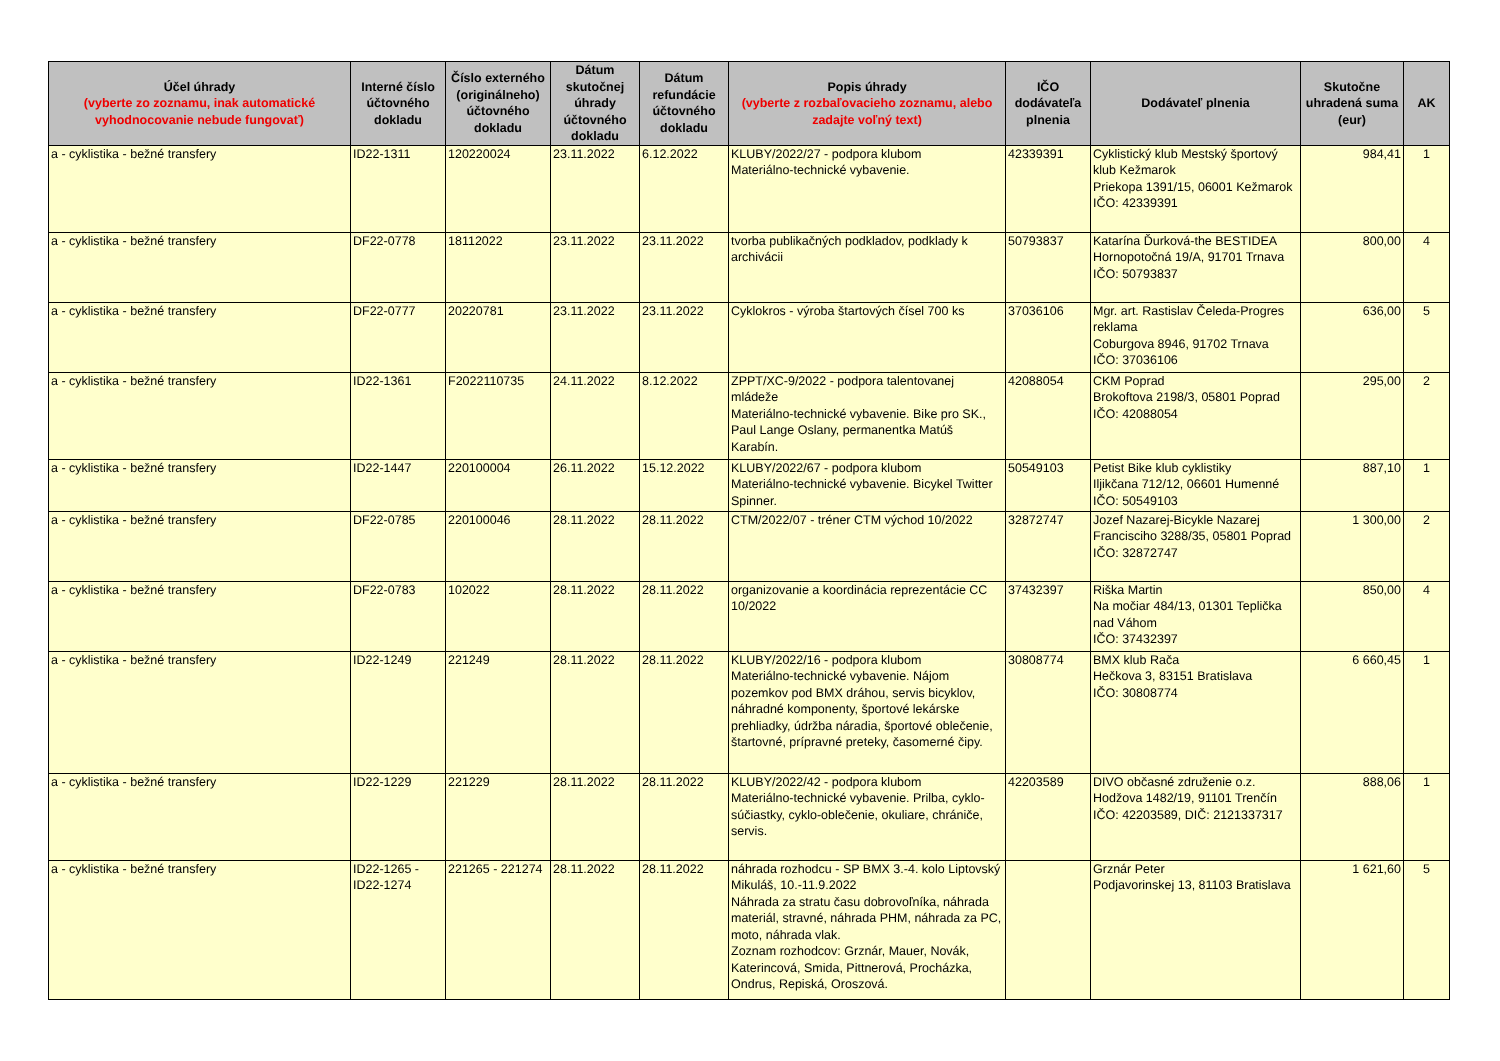| Účel úhrady (vyberte zo zoznamu, inak automatické vyhodnocovanie nebude fungovať) | Interné číslo účtovného dokladu | Číslo externého (originálneho) účtovného dokladu | Dátum skutočnej úhrady účtovného dokladu | Dátum refundácie účtovného dokladu | Popis úhrady (vyberte z rozbaľovacieho zoznamu, alebo zadajte voľný text) | IČO dodávateľa plnenia | Dodávateľ plnenia | Skutočne uhradená suma (eur) | AK |
| --- | --- | --- | --- | --- | --- | --- | --- | --- | --- |
| a - cyklistika - bežné transfery | ID22-1311 | 120220024 | 23.11.2022 | 6.12.2022 | KLUBY/2022/27 - podpora klubom Materiálno-technické vybavenie. | 42339391 | Cyklistický klub Mestský športový klub Kežmarok Priekopa 1391/15, 06001 Kežmarok IČO: 42339391 | 984,41 | 1 |
| a - cyklistika - bežné transfery | DF22-0778 | 18112022 | 23.11.2022 | 23.11.2022 | tvorba publikačných podkladov, podklady k archivácii | 50793837 | Katarína Ďurková-the BESTIDEA Hornopotočná 19/A, 91701 Trnava IČO: 50793837 | 800,00 | 4 |
| a - cyklistika - bežné transfery | DF22-0777 | 20220781 | 23.11.2022 | 23.11.2022 | Cyklokros - výroba štartových čísel 700 ks | 37036106 | Mgr. art. Rastislav Čeleda-Progres reklama Coburgova 8946, 91702 Trnava IČO: 37036106 | 636,00 | 5 |
| a - cyklistika - bežné transfery | ID22-1361 | F2022110735 | 24.11.2022 | 8.12.2022 | ZPPT/XC-9/2022 - podpora talentovanej mládeže Materiálno-technické vybavenie. Bike pro SK., Paul Lange Oslany, permanentka Matúš Karabín. | 42088054 | CKM Poprad Brokoftova 2198/3, 05801 Poprad IČO: 42088054 | 295,00 | 2 |
| a - cyklistika - bežné transfery | ID22-1447 | 220100004 | 26.11.2022 | 15.12.2022 | KLUBY/2022/67 - podpora klubom Materiálno-technické vybavenie. Bicykel Twitter Spinner. | 50549103 | Petist Bike klub cyklistiky Iljikčana 712/12, 06601 Humenné IČO: 50549103 | 887,10 | 1 |
| a - cyklistika - bežné transfery | DF22-0785 | 220100046 | 28.11.2022 | 28.11.2022 | CTM/2022/07 - tréner CTM východ 10/2022 | 32872747 | Jozef Nazarej-Bicykle Nazarej Francisciho 3288/35, 05801 Poprad IČO: 32872747 | 1 300,00 | 2 |
| a - cyklistika - bežné transfery | DF22-0783 | 102022 | 28.11.2022 | 28.11.2022 | organizovanie a koordinácia reprezentácie CC 10/2022 | 37432397 | Riška Martin Na močiar 484/13, 01301 Teplička nad Váhom IČO: 37432397 | 850,00 | 4 |
| a - cyklistika - bežné transfery | ID22-1249 | 221249 | 28.11.2022 | 28.11.2022 | KLUBY/2022/16 - podpora klubom Materiálno-technické vybavenie. Nájom pozemkov pod BMX dráhou, servis bicyklov, náhradné komponenty, športové lekárske prehliadky, údržba náradia, športové oblečenie, štartovné, prípravné preteky, časomerné čipy. | 30808774 | BMX klub Rača Hečkova 3, 83151 Bratislava IČO: 30808774 | 6 660,45 | 1 |
| a - cyklistika - bežné transfery | ID22-1229 | 221229 | 28.11.2022 | 28.11.2022 | KLUBY/2022/42 - podpora klubom Materiálno-technické vybavenie. Prilba, cyklo-súčiastky, cyklo-oblečenie, okuliare, chrániče, servis. | 42203589 | DIVO občasné združenie o.z. Hodžova 1482/19, 91101 Trenčín IČO: 42203589, DIČ: 2121337317 | 888,06 | 1 |
| a - cyklistika - bežné transfery | ID22-1265 - ID22-1274 | 221265 - 221274 | 28.11.2022 | 28.11.2022 | náhrada rozhodcu - SP BMX 3.-4. kolo Liptovský Mikuláš, 10.-11.9.2022 Náhrada za stratu času dobrovoľníka, náhrada materiál, stravné, náhrada PHM, náhrada za PC, moto, náhrada vlak. Zoznam rozhodcov: Grznár, Mauer, Novák, Katerincová, Smida, Pittnerová, Procházka, Ondrus, Repiská, Oroszová. | | Grznár Peter Podjavorinskej 13, 81103 Bratislava | 1 621,60 | 5 |